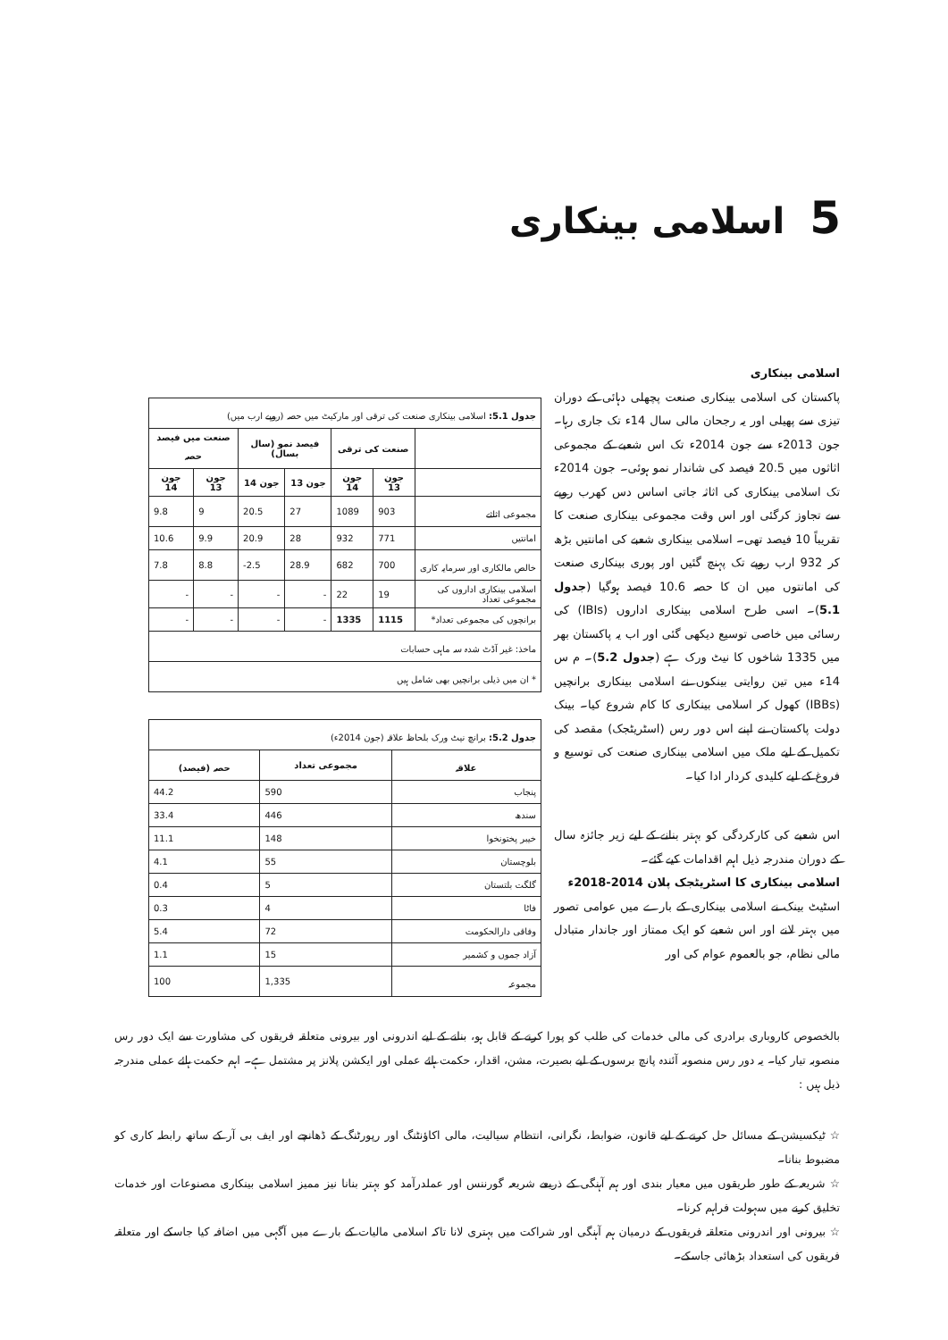5 اسلامی بینکاری
اسلامی بینکاری
پاکستان کی اسلامی بینکاری صنعت پچھلی دہائی کے دوران تیزی سے پھیلی اور یہ رجحان مالی سال 14ء تک جاری رہا۔ جون 2013ء سے جون 2014ء تک اس شعبے کے مجموعی اثاثوں میں 20.5 فیصد کی شاندار نمو ہوئی۔ جون 2014ء تک اسلامی بینکاری کی اثاثہ جاتی اساس دس کھرب روپے سے تجاوز کرگئی اور اس وقت مجموعی بینکاری صنعت کا تقریباً 10 فیصد تھی۔ اسلامی بینکاری شعبے کی امانتیں بڑھ کر 932 ارب روپے تک پہنچ گئیں اور پوری بینکاری صنعت کی امانتوں میں ان کا حصہ 10.6 فیصد ہوگیا (جدول 5.1)۔ اسی طرح اسلامی بینکاری اداروں (IBIs) کی رسائی میں خاصی توسیع دیکھی گئی اور اب یہ پاکستان بھر میں 1335 شاخوں کا نیٹ ورک ہے (جدول 5.2)۔ م س 14ء میں تین روایتی بینکوں نے اسلامی بینکاری برانچیں (IBBs) کھول کر اسلامی بینکاری کا کام شروع کیا۔ بینک دولت پاکستان نے اپنے اس دور رس (اسٹریٹجک) مقصد کی تکمیل کے لیے ملک میں اسلامی بینکاری صنعت کی توسیع و فروغ کے لیے کلیدی کردار ادا کیا۔
اس شعبے کی کارکردگی کو بہتر بنانے کے لیے زیر جائزہ سال کے دوران مندرجہ ذیل اہم اقدامات کیے گئے۔
اسلامی بینکاری کا اسٹریٹجک پلان 2014-2018ء
اسٹیٹ بینک نے اسلامی بینکاری کے بارے میں عوامی تصور میں بہتر لانے اور اس شعبے کو ایک ممتاز اور جاندار متبادل مالی نظام، جو بالعموم عوام کی اور
| جدول 5.1: اسلامی بینکاری صنعت کی ترقی اور مارکیٹ میں حصہ (روپے ارب میں) | | | | | | |
| | صنعت کی ترقی | | فیصد نمو (سال بسال) | | صنعت میں فیصد حصہ | |
| | جون 13 | جون 14 | جون 13 | جون 14 | جون 13 | جون 14 |
| مجموعی اثاثے | 903 | 1089 | 27 | 20.5 | 9 | 9.8 |
| امانتیں | 771 | 932 | 28 | 20.9 | 9.9 | 10.6 |
| خالص مالکاری اور سرمایہ کاری | 700 | 682 | 28.9 | -2.5 | 8.8 | 7.8 |
| اسلامی بینکاری اداروں کی مجموعی تعداد | 19 | 22 | - | - | - | - |
| برانچوں کی مجموعی تعداد* | 1115 | 1335 | - | - | - | - |
| ماخذ: غیر آڈٹ شدہ سہ ماہی حسابات | | | | | | |
| * ان میں ذیلی برانچیں بھی شامل ہیں | | | | | | |
| جدول 5.2: برانچ نیٹ ورک بلحاظ علاقہ (جون 2014ء) | | |
| علاقہ | مجموعی تعداد | حصہ (فیصد) |
| پنجاب | 590 | 44.2 |
| سندھ | 446 | 33.4 |
| خیبر پختونخوا | 148 | 11.1 |
| بلوچستان | 55 | 4.1 |
| گلگت بلتستان | 5 | 0.4 |
| فاٹا | 4 | 0.3 |
| وفاقی دارالحکومت | 72 | 5.4 |
| آزاد جموں و کشمیر | 15 | 1.1 |
| مجموعہ | 1,335 | 100 |
بالخصوص کاروباری برادری کی مالی خدمات کی طلب کو پورا کرنے کے قابل ہو، بنانے کے لیے اندرونی اور بیرونی متعلقہ فریقوں کی مشاورت سے ایک دور رس منصوبہ تیار کیا۔ یہ دور رس منصوبہ آئندہ پانچ برسوں کے لیے بصیرت، مشن، اقدار، حکمت ہائے عملی اور ایکشن پلانز پر مشتمل ہے۔ اہم حکمت ہائے عملی مندرجہ ذیل ہیں :
☆ ٹیکسیشن کے مسائل حل کرنے کے لیے قانون، ضوابط، نگرانی، انتظام سیالیت، مالی اکاؤنٹنگ اور رپورٹنگ کے ڈھانچے اور ایف بی آر کے ساتھ رابطہ کاری کو مضبوط بنانا۔
☆ شریعہ کے طور طریقوں میں معیار بندی اور ہم آہنگی کے ذریعے شریعہ گورننس اور عملدرآمد کو بہتر بنانا نیز ممیز اسلامی بینکاری مصنوعات اور خدمات تخلیق کرنے میں سہولت فراہم کرنا۔
☆ بیرونی اور اندرونی متعلقہ فریقوں کے درمیان ہم آہنگی اور شراکت میں بہتری لانا تاکہ اسلامی مالیات کے بارے میں آگہی میں اضافہ کیا جاسکے اور متعلقہ فریقوں کی استعداد بڑھائی جاسکے۔